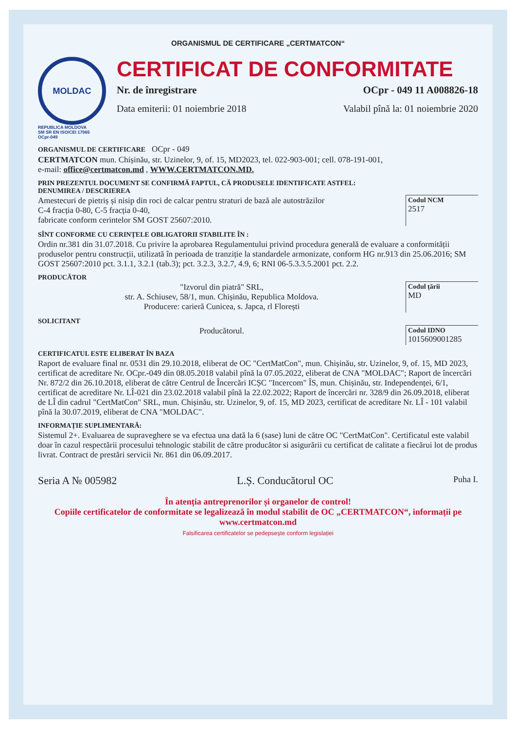ORGANISMUL DE CERTIFICARE „CERTMATCON“
MOLDAC
REPUBLICA MOLDOVA
SM SR EN ISO/CEI 17065
OCpr-049
CERTIFICAT DE CONFORMITATE
Nr. de înregistrare OCpr - 049 11 A008826-18
Data emiterii: 01 noiembrie 2018 Valabil pînă la: 01 noiembrie 2020
ORGANISMUL DE CERTIFICARE OCpr - 049
CERTMATCON mun. Chișinău, str. Uzinelor, 9, of. 15, MD2023, tel. 022-903-001; cell. 078-191-001,
e-mail: office@certmatcon.md , WWW.CERTMATCON.MD.
PRIN PREZENTUL DOCUMENT SE CONFIRMĂ FAPTUL, CĂ PRODUSELE IDENTIFICATE ASTFEL:
DENUMIREA / DESCRIEREA
Amestecuri de pietriș și nisip din roci de calcar pentru straturi de bază ale autostrăzilor
C-4 fracția 0-80, C-5 fracția 0-40,
fabricate conform cerintelor SM GOST 25607:2010.
Codul NCM
2517
SÎNT CONFORME CU CERINȚELE OBLIGATORII STABILITE ÎN :
Ordin nr.381 din 31.07.2018. Cu privire la aprobarea Regulamentului privind procedura generală de evaluare a conformității produselor pentru construcții, utilizată în perioada de tranziție la standardele armonizate, conform HG nr.913 din 25.06.2016; SM GOST 25607:2010 pct. 3.1.1, 3.2.1 (tab.3); pct. 3.2.3, 3.2.7, 4.9, 6; RNI 06-5.3.3.5.2001 pct. 2.2.
PRODUCĂTOR
"Izvorul din piatră" SRL,
str. A. Schiusev, 58/1, mun. Chișinău, Republica Moldova.
Producere: carieră Cunicea, s. Japca, rl Florești
Codul țării
MD
SOLICITANT
Producătorul.
Codul IDNO
1015609001285
CERTIFICATUL ESTE ELIBERAT ÎN BAZA
Raport de evaluare final nr. 0531 din 29.10.2018, eliberat de OC "CertMatCon", mun. Chișinău, str. Uzinelor, 9, of. 15, MD 2023, certificat de acreditare Nr. OCpr.-049 din 08.05.2018 valabil pînă la 07.05.2022, eliberat de CNA "MOLDAC"; Raport de încercări Nr. 872/2 din 26.10.2018, eliberat de către Centrul de Încercări ICȘC "Incercom" ÎS, mun. Chișinău, str. Independenței, 6/1, certificat de acreditare Nr. LÎ-021 din 23.02.2018 valabil pînă la 22.02.2022; Raport de încercări nr. 328/9 din 26.09.2018, eliberat de LÎ din cadrul "CertMatCon" SRL, mun. Chișinău, str. Uzinelor, 9, of. 15, MD 2023, certificat de acreditare Nr. LÎ - 101 valabil pînă la 30.07.2019, eliberat de CNA "MOLDAC".
INFORMAȚIE SUPLIMENTARĂ:
Sistemul 2+. Evaluarea de supraveghere se va efectua una dată la 6 (sase) luni de către OC "CertMatCon". Certificatul este valabil doar în cazul respectării procesului tehnologic stabilit de către producător si asigurării cu certificat de calitate a fiecărui lot de produs livrat. Contract de prestări servicii Nr. 861 din 06.09.2017.
Seria A № 005982 L.Ș. Conducătorul OC Puha I.
În atenția antreprenorilor și organelor de control!
Copiile certificatelor de conformitate se legalizează în modul stabilit de OC „CERTMATCON“, informații pe www.certmatcon.md
Falsificarea certificatelor se pedepsește conform legislației